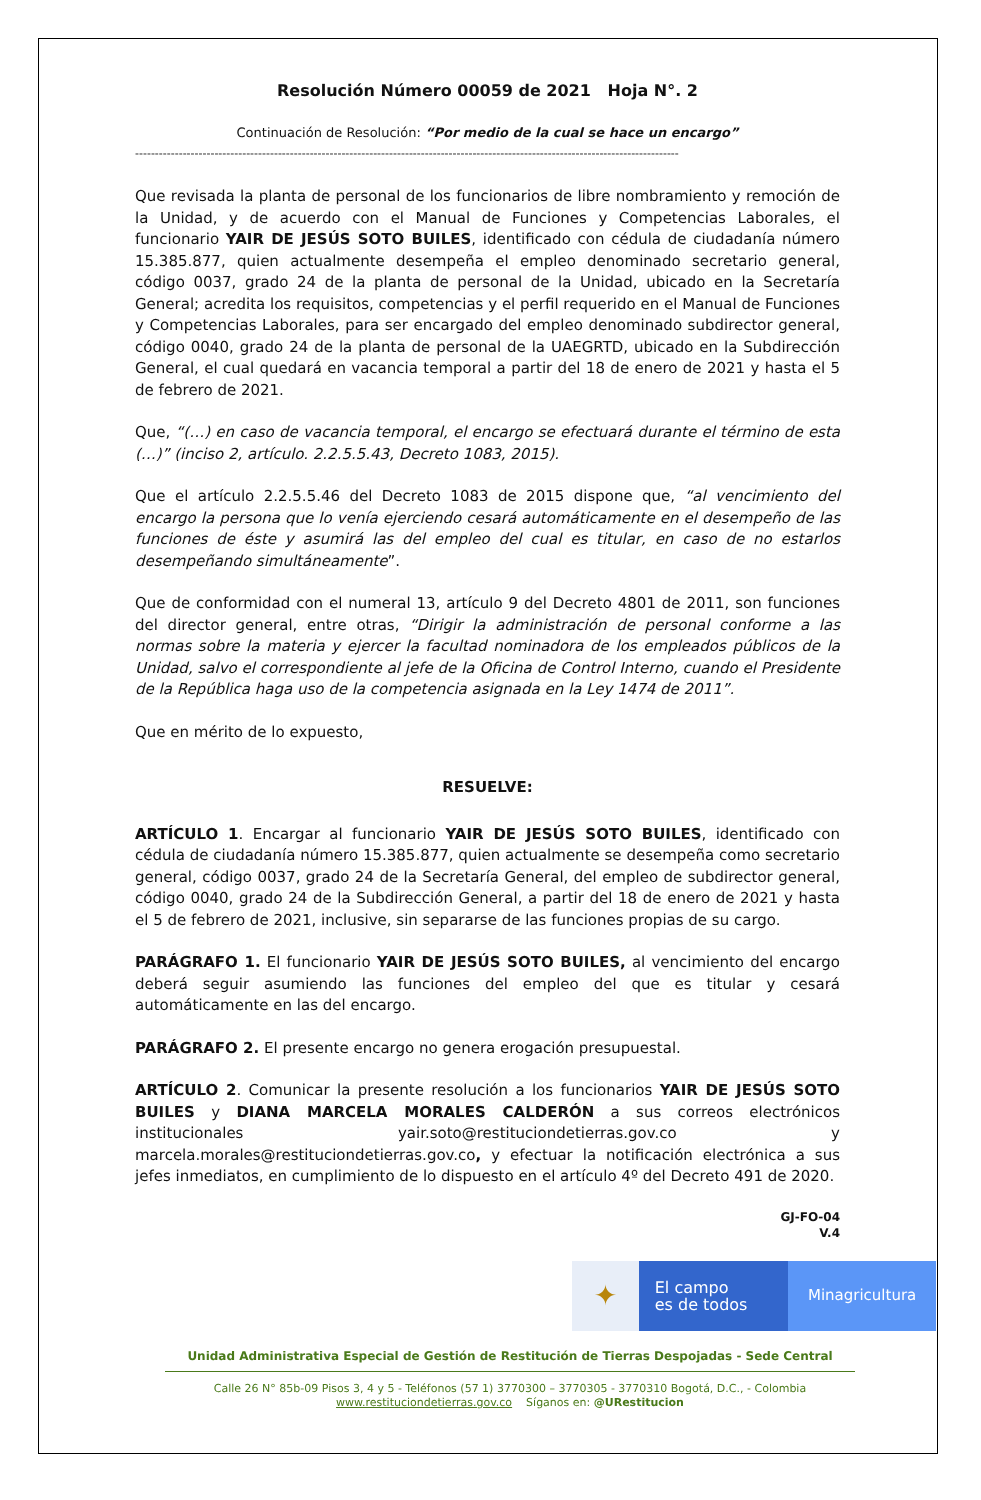Resolución Número 00059 de 2021 Hoja N°. 2
Continuación de Resolución: “Por medio de la cual se hace un encargo”
-----------------------------------------------------------------------------------------------------------------------------------------
Que revisada la planta de personal de los funcionarios de libre nombramiento y remoción de la Unidad, y de acuerdo con el Manual de Funciones y Competencias Laborales, el funcionario YAIR DE JESÚS SOTO BUILES, identificado con cédula de ciudadanía número 15.385.877, quien actualmente desempeña el empleo denominado secretario general, código 0037, grado 24 de la planta de personal de la Unidad, ubicado en la Secretaría General; acredita los requisitos, competencias y el perfil requerido en el Manual de Funciones y Competencias Laborales, para ser encargado del empleo denominado subdirector general, código 0040, grado 24 de la planta de personal de la UAEGRTD, ubicado en la Subdirección General, el cual quedará en vacancia temporal a partir del 18 de enero de 2021 y hasta el 5 de febrero de 2021.
Que, “(…) en caso de vacancia temporal, el encargo se efectuará durante el término de esta (…)” (inciso 2, artículo. 2.2.5.5.43, Decreto 1083, 2015).
Que el artículo 2.2.5.5.46 del Decreto 1083 de 2015 dispone que, “al vencimiento del encargo la persona que lo venía ejerciendo cesará automáticamente en el desempeño de las funciones de éste y asumirá las del empleo del cual es titular, en caso de no estarlos desempeñando simultáneamente”.
Que de conformidad con el numeral 13, artículo 9 del Decreto 4801 de 2011, son funciones del director general, entre otras, “Dirigir la administración de personal conforme a las normas sobre la materia y ejercer la facultad nominadora de los empleados públicos de la Unidad, salvo el correspondiente al jefe de la Oficina de Control Interno, cuando el Presidente de la República haga uso de la competencia asignada en la Ley 1474 de 2011”.
Que en mérito de lo expuesto,
RESUELVE:
ARTÍCULO 1. Encargar al funcionario YAIR DE JESÚS SOTO BUILES, identificado con cédula de ciudadanía número 15.385.877, quien actualmente se desempeña como secretario general, código 0037, grado 24 de la Secretaría General, del empleo de subdirector general, código 0040, grado 24 de la Subdirección General, a partir del 18 de enero de 2021 y hasta el 5 de febrero de 2021, inclusive, sin separarse de las funciones propias de su cargo.
PARÁGRAFO 1. El funcionario YAIR DE JESÚS SOTO BUILES, al vencimiento del encargo deberá seguir asumiendo las funciones del empleo del que es titular y cesará automáticamente en las del encargo.
PARÁGRAFO 2. El presente encargo no genera erogación presupuestal.
ARTÍCULO 2. Comunicar la presente resolución a los funcionarios YAIR DE JESÚS SOTO BUILES y DIANA MARCELA MORALES CALDERÓN a sus correos electrónicos institucionales yair.soto@restituciondetierras.gov.co y marcela.morales@restituciondetierras.gov.co, y efectuar la notificación electrónica a sus jefes inmediatos, en cumplimiento de lo dispuesto en el artículo 4º del Decreto 491 de 2020.
GJ-FO-04
V.4
✦
El campo
es de todos
Minagricultura
Unidad Administrativa Especial de Gestión de Restitución de Tierras Despojadas - Sede Central
Calle 26 N° 85b-09 Pisos 3, 4 y 5 - Teléfonos (57 1) 3770300 – 3770305 - 3770310 Bogotá, D.C., - Colombia
www.restituciondetierras.gov.co Síganos en: @URestitucion